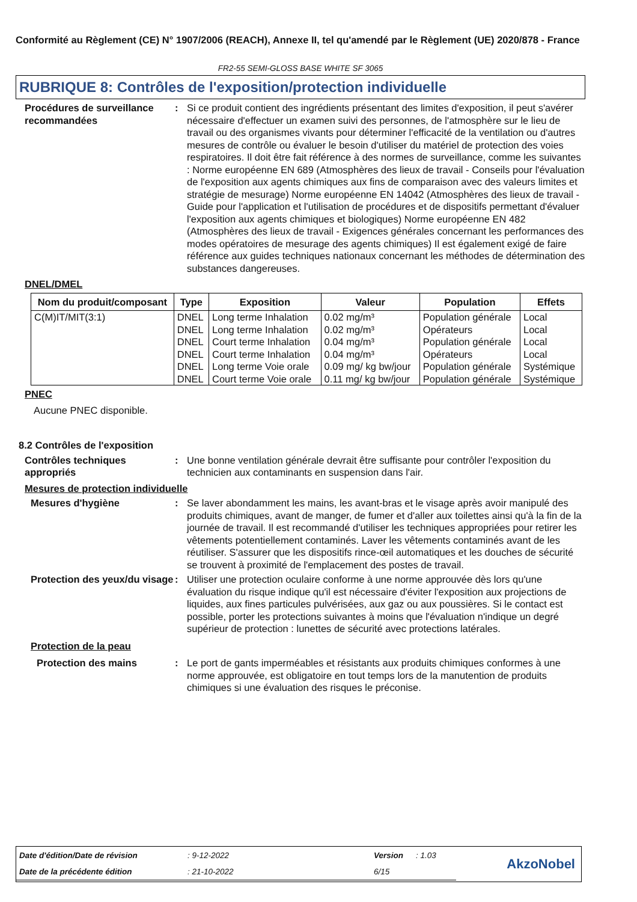Conformité au Règlement (CE) N° 1907/2006 (REACH), Annexe II, tel qu'amendé par le Règlement (UE) 2020/878 - France
FR2-55 SEMI-GLOSS BASE WHITE SF 3065
RUBRIQUE 8: Contrôles de l'exposition/protection individuelle
Procédures de surveillance recommandées
: Si ce produit contient des ingrédients présentant des limites d'exposition, il peut s'avérer nécessaire d'effectuer un examen suivi des personnes, de l'atmosphère sur le lieu de travail ou des organismes vivants pour déterminer l'efficacité de la ventilation ou d'autres mesures de contrôle ou évaluer le besoin d'utiliser du matériel de protection des voies respiratoires. Il doit être fait référence à des normes de surveillance, comme les suivantes : Norme européenne EN 689 (Atmosphères des lieux de travail - Conseils pour l'évaluation de l'exposition aux agents chimiques aux fins de comparaison avec des valeurs limites et stratégie de mesurage) Norme européenne EN 14042 (Atmosphères des lieux de travail - Guide pour l'application et l'utilisation de procédures et de dispositifs permettant d'évaluer l'exposition aux agents chimiques et biologiques) Norme européenne EN 482 (Atmosphères des lieux de travail - Exigences générales concernant les performances des modes opératoires de mesurage des agents chimiques) Il est également exigé de faire référence aux guides techniques nationaux concernant les méthodes de détermination des substances dangereuses.
DNEL/DMEL
| Nom du produit/composant | Type | Exposition | Valeur | Population | Effets |
| --- | --- | --- | --- | --- | --- |
| C(M)IT/MIT(3:1) | DNEL | Long terme Inhalation | 0.02 mg/m³ | Population générale | Local |
| | DNEL | Long terme Inhalation | 0.02 mg/m³ | Opérateurs | Local |
| | DNEL | Court terme Inhalation | 0.04 mg/m³ | Population générale | Local |
| | DNEL | Court terme Inhalation | 0.04 mg/m³ | Opérateurs | Local |
| | DNEL | Long terme Voie orale | 0.09 mg/ kg bw/jour | Population générale | Systémique |
| | DNEL | Court terme Voie orale | 0.11 mg/ kg bw/jour | Population générale | Systémique |
PNEC
Aucune PNEC disponible.
8.2 Contrôles de l'exposition
Contrôles techniques appropriés
: Une bonne ventilation générale devrait être suffisante pour contrôler l'exposition du technicien aux contaminants en suspension dans l'air.
Mesures de protection individuelle
Mesures d'hygiène : Se laver abondamment les mains, les avant-bras et le visage après avoir manipulé des produits chimiques, avant de manger, de fumer et d'aller aux toilettes ainsi qu'à la fin de la journée de travail. Il est recommandé d'utiliser les techniques appropriées pour retirer les vêtements potentiellement contaminés. Laver les vêtements contaminés avant de les réutiliser. S'assurer que les dispositifs rince-œil automatiques et les douches de sécurité se trouvent à proximité de l'emplacement des postes de travail.
Protection des yeux/du visage
: Utiliser une protection oculaire conforme à une norme approuvée dès lors qu'une évaluation du risque indique qu'il est nécessaire d'éviter l'exposition aux projections de liquides, aux fines particules pulvérisées, aux gaz ou aux poussières. Si le contact est possible, porter les protections suivantes à moins que l'évaluation n'indique un degré supérieur de protection : lunettes de sécurité avec protections latérales.
Protection de la peau
Protection des mains : Le port de gants imperméables et résistants aux produits chimiques conformes à une norme approuvée, est obligatoire en tout temps lors de la manutention de produits chimiques si une évaluation des risques le préconise.
| Date d'édition/Date de révision | : 9-12-2022 | Version | : 1.03 | AkzoNobel |
| Date de la précédente édition | : 21-10-2022 | 6/15 | | |